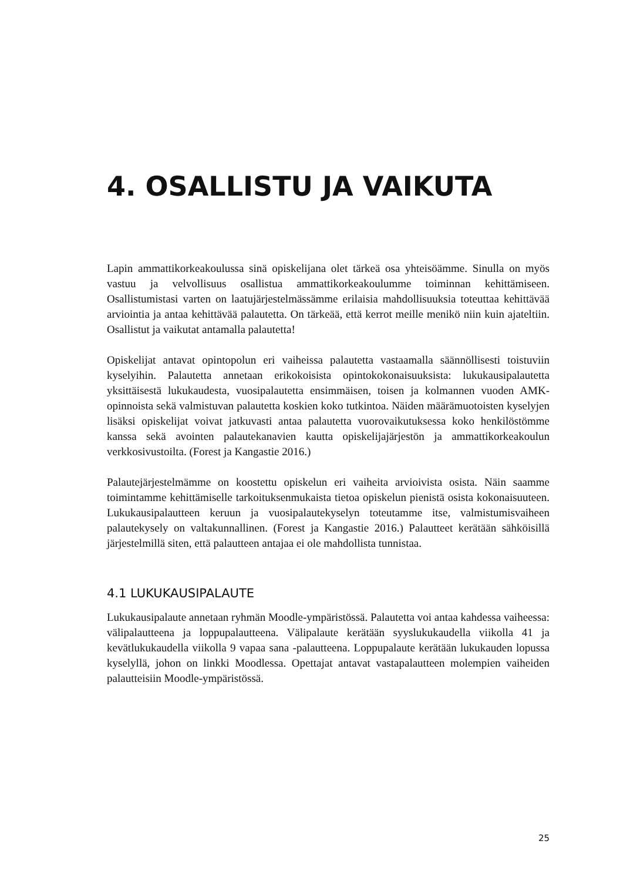4. OSALLISTU JA VAIKUTA
Lapin ammattikorkeakoulussa sinä opiskelijana olet tärkeä osa yhteisöämme. Sinulla on myös vastuu ja velvollisuus osallistua ammattikorkeakoulumme toiminnan kehittämiseen. Osallistumistasi varten on laatujärjestelmässämme erilaisia mahdollisuuksia toteuttaa kehittävää arviointia ja antaa kehittävää palautetta. On tärkeää, että kerrot meille menikö niin kuin ajateltiin. Osallistut ja vaikutat antamalla palautetta!
Opiskelijat antavat opintopolun eri vaiheissa palautetta vastaamalla säännöllisesti toistuviin kyselyihin. Palautetta annetaan erikokoisista opintokokonaisuuksista: lukukausipalautetta yksittäisestä lukukaudesta, vuosipalautetta ensimmäisen, toisen ja kolmannen vuoden AMK-opinnoista sekä valmistuvan palautetta koskien koko tutkintoa. Näiden määrämuotoisten kyselyjen lisäksi opiskelijat voivat jatkuvasti antaa palautetta vuorovaikutuksessa koko henkilöstömme kanssa sekä avointen palautekanavien kautta opiskelijajärjestön ja ammattikorkeakoulun verkkosivustoilta. (Forest ja Kangastie 2016.)
Palautejärjestelmämme on koostettu opiskelun eri vaiheita arvioivista osista. Näin saamme toimintamme kehittämiselle tarkoituksenmukaista tietoa opiskelun pienistä osista kokonaisuuteen. Lukukausipalautteen keruun ja vuosipalautekyselyn toteutamme itse, valmistumisvaiheen palautekysely on valtakunnallinen. (Forest ja Kangastie 2016.) Palautteet kerätään sähköisillä järjestelmillä siten, että palautteen antajaa ei ole mahdollista tunnistaa.
4.1 LUKUKAUSIPALAUTE
Lukukausipalaute annetaan ryhmän Moodle-ympäristössä. Palautetta voi antaa kahdessa vaiheessa: välipalautteena ja loppupalautteena. Välipalaute kerätään syyslukukaudella viikolla 41 ja kevätlukukaudella viikolla 9 vapaa sana -palautteena. Loppupalaute kerätään lukukauden lopussa kyselyllä, johon on linkki Moodlessa. Opettajat antavat vastapalautteen molempien vaiheiden palautteisiin Moodle-ympäristössä.
25